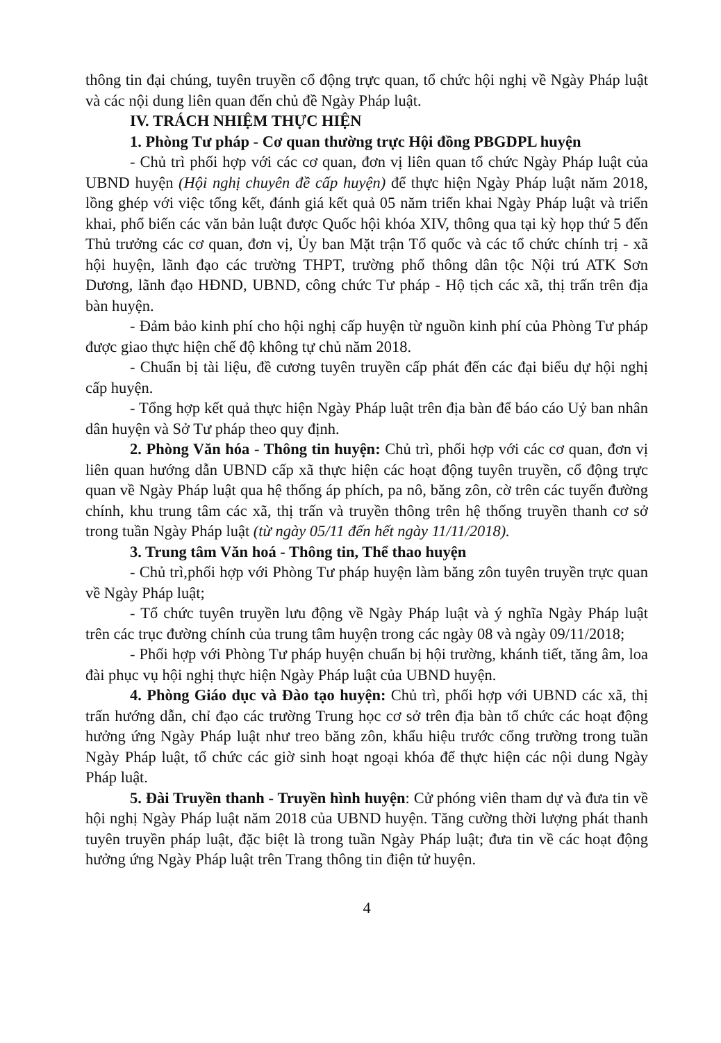thông tin đại chúng, tuyên truyền cổ động trực quan, tổ chức hội nghị về Ngày Pháp luật và các nội dung liên quan đến chủ đề Ngày Pháp luật.
IV. TRÁCH NHIỆM THỰC HIỆN
1. Phòng Tư pháp - Cơ quan thường trực Hội đồng PBGDPL huyện
- Chủ trì phối hợp với các cơ quan, đơn vị liên quan tổ chức Ngày Pháp luật của UBND huyện (Hội nghị chuyên đề cấp huyện) để thực hiện Ngày Pháp luật năm 2018, lồng ghép với việc tổng kết, đánh giá kết quả 05 năm triển khai Ngày Pháp luật và triển khai, phổ biến các văn bản luật được Quốc hội khóa XIV, thông qua tại kỳ họp thứ 5 đến Thủ trưởng các cơ quan, đơn vị, Ủy ban Mặt trận Tổ quốc và các tổ chức chính trị - xã hội huyện, lãnh đạo các trường THPT, trường phổ thông dân tộc Nội trú ATK Sơn Dương, lãnh đạo HĐND, UBND, công chức Tư pháp - Hộ tịch các xã, thị trấn trên địa bàn huyện.
- Đảm bảo kinh phí cho hội nghị cấp huyện từ nguồn kinh phí của Phòng Tư pháp được giao thực hiện chế độ không tự chủ năm 2018.
- Chuẩn bị tài liệu, đề cương tuyên truyền cấp phát đến các đại biểu dự hội nghị cấp huyện.
- Tổng hợp kết quả thực hiện Ngày Pháp luật trên địa bàn để báo cáo Uỷ ban nhân dân huyện và Sở Tư pháp theo quy định.
2. Phòng Văn hóa - Thông tin huyện: Chủ trì, phối hợp với các cơ quan, đơn vị liên quan hướng dẫn UBND cấp xã thực hiện các hoạt động tuyên truyền, cổ động trực quan về Ngày Pháp luật qua hệ thống áp phích, pa nô, băng zôn, cờ trên các tuyến đường chính, khu trung tâm các xã, thị trấn và truyền thông trên hệ thống truyền thanh cơ sở trong tuần Ngày Pháp luật (từ ngày 05/11 đến hết ngày 11/11/2018).
3. Trung tâm Văn hoá - Thông tin, Thể thao huyện
- Chủ trì,phối hợp với Phòng Tư pháp huyện làm băng zôn tuyên truyền trực quan về Ngày Pháp luật;
- Tổ chức tuyên truyền lưu động về Ngày Pháp luật và ý nghĩa Ngày Pháp luật trên các trục đường chính của trung tâm huyện trong các ngày 08 và ngày 09/11/2018;
- Phối hợp với Phòng Tư pháp huyện chuẩn bị hội trường, khánh tiết, tăng âm, loa đài phục vụ hội nghị thực hiện Ngày Pháp luật của UBND huyện.
4. Phòng Giáo dục và Đào tạo huyện: Chủ trì, phối hợp với UBND các xã, thị trấn hướng dẫn, chỉ đạo các trường Trung học cơ sở trên địa bàn tổ chức các hoạt động hưởng ứng Ngày Pháp luật như treo băng zôn, khẩu hiệu trước cổng trường trong tuần Ngày Pháp luật, tổ chức các giờ sinh hoạt ngoại khóa để thực hiện các nội dung Ngày Pháp luật.
5. Đài Truyền thanh - Truyền hình huyện: Cử phóng viên tham dự và đưa tin về hội nghị Ngày Pháp luật năm 2018 của UBND huyện. Tăng cường thời lượng phát thanh tuyên truyền pháp luật, đặc biệt là trong tuần Ngày Pháp luật; đưa tin về các hoạt động hưởng ứng Ngày Pháp luật trên Trang thông tin điện tử huyện.
4